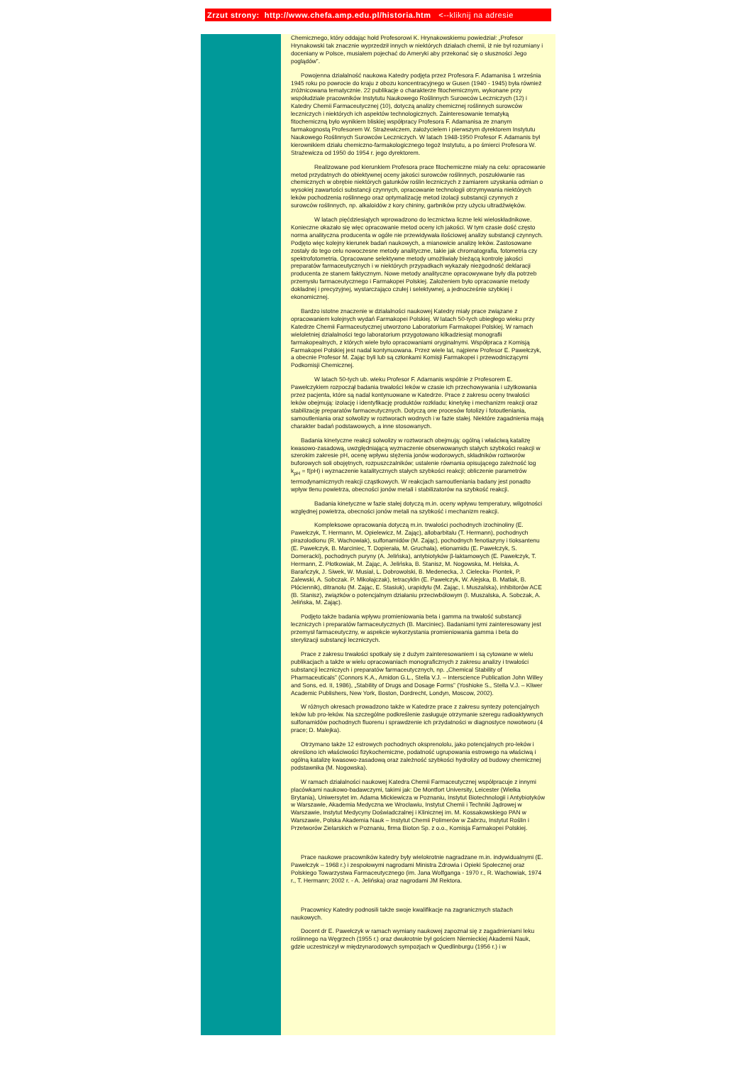Zrzut strony: http://www.chefa.amp.edu.pl/historia.htm <--kliknij na adresie
Chemicznego, który oddając hołd Profesorowi K. Hrynakowskiemu powiedział: „Profesor Hrynakowski tak znacznie wyprzedził innych w niektórych działach chemii, iż nie był rozumiany i doceniany w Polsce, musiałem pojechać do Ameryki aby przekonać się o słuszności Jego poglądów”.
Powojenna działalność naukowa Katedry podjęta przez Profesora F. Adamanisa 1 września 1945 roku po powrocie do kraju z obozu koncentracyjnego w Gusen (1940 - 1945) była również zróżnicowana tematycznie. 22 publikacje o charakterze fitochemicznym, wykonane przy współudziale pracowników Instytutu Naukowego Roślinnych Surowców Leczniczych (12) i Katedry Chemii Farmaceutycznej (10), dotyczą analizy chemicznej roślinnych surowców leczniczych i niektórych ich aspektów technologicznych. Zainteresowanie tematyką fitochemiczną było wynikiem bliskiej współpracy Profesora F. Adamanisa ze znanym farmakognostą Profesorem W. Strażewiczem, założycielem i pierwszym dyrektorem Instytutu Naukowego Roślinnych Surowców Leczniczych. W latach 1948-1950 Profesor F. Adamanis był kierownikiem działu chemiczno-farmakologicznego tegoż Instytutu, a po śmierci Profesora W. Strażewicza od 1950 do 1954 r. jego dyrektorem.
Realizowane pod kierunkiem Profesora prace fitochemiczne miały na celu: opracowanie metod przydatnych do obiektywnej oceny jakości surowców roślinnych, poszukiwanie ras chemicznych w obrębie niektórych gatunków roślin leczniczych z zamiarem uzyskania odmian o wysokiej zawartości substancji czynnych, opracowanie technologii otrzymywania niektórych leków pochodzenia roślinnego oraz optymalizację metod izolacji substancji czynnych z surowców roślinnych, np. alkaloidów z kory chininy, garbników przy użyciu ultradźwięków.
W latach pięćdziesiątych wprowadzono do lecznictwa liczne leki wieloskładnikowe. Konieczne okazało się więc opracowanie metod oceny ich jakości. W tym czasie dość często norma analityczna producenta w ogóle nie przewidywała ilościowej analizy substancji czynnych. Podjęto więc kolejny kierunek badań naukowych, a mianowicie analizę leków. Zastosowane zostały do tego celu nowoczesne metody analityczne, takie jak chromatografia, fotometria czy spektrofotometria. Opracowane selektywne metody umożliwiały bieżącą kontrolę jakości preparatów farmaceutycznych i w niektórych przypadkach wykazały niezgodność deklaracji producenta ze stanem faktycznym. Nowe metody analityczne opracowywane były dla potrzeb przemysłu farmaceutycznego i Farmakopei Polskiej. Założeniem było opracowanie metody dokładnej i precyzyjnej, wystarczająco czułej i selektywnej, a jednocześnie szybkiej i ekonomicznej.
Bardzo istotne znaczenie w działalności naukowej Katedry miały prace związane z opracowaniem kolejnych wydań Farmakopei Polskiej. W latach 50-tych ubiegłego wieku przy Katedrze Chemii Farmaceutycznej utworzono Laboratorium Farmakopei Polskiej. W ramach wieloletniej działalności tego laboratorium przygotowano kilkadziesiąt monografii farmakopealnych, z których wiele było opracowaniami oryginalnymi. Współpraca z Komisją Farmakopei Polskiej jest nadal kontynuowana. Przez wiele lat, najpierw Profesor E. Pawełczyk, a obecnie Profesor M. Zając byli lub są członkami Komisji Farmakopei i przewodniczącymi Podkomisji Chemicznej.
W latach 50-tych ub. wieku Profesor F. Adamanis wspólnie z Profesorem E. Pawełczykiem rozpoczął badania trwałości leków w czasie ich przechowywania i użytkowania przez pacjenta, które są nadal kontynuowane w Katedrze. Prace z zakresu oceny trwałości leków obejmują: izolację i identyfikację produktów rozkładu; kinetykę i mechanizm reakcji oraz stabilizację preparatów farmaceutycznych. Dotyczą one procesów fotolizy i fotoutleniania, samoutleniania oraz solwolizy w roztworach wodnych i w fazie stałej. Niektóre zagadnienia mają charakter badań podstawowych, a inne stosowanych.
Badania kinetyczne reakcji solwolizy w roztworach obejmują: ogólną i właściwą katalizę kwasowo-zasadową, uwzględniającą wyznaczenie obserwowanych stałych szybkości reakcji w szerokim zakresie pH, ocenę wpływu stężenia jonów wodorowych, składników roztworów buforowych soli obojętnych, rozpuszczalników; ustalenie równania opisującego zależność log k<sub>pH</sub> = f(pH) i wyznaczenie katalitycznych stałych szybkości reakcji; obliczenie parametrów termodynamicznych reakcji cząstkowych. W reakcjach samoutleniania badany jest ponadto wpływ tlenu powietrza, obecności jonów metali i stabilizatorów na szybkość reakcji.
Badania kinetyczne w fazie stałej dotyczą m.in. oceny wpływu temperatury, wilgotności względnej powietrza, obecności jonów metali na szybkość i mechanizm reakcji.
Kompleksowe opracowania dotyczą m.in. trwałości pochodnych izochinoliny (E. Pawełczyk, T. Hermann, M. Opielewicz, M. Zając), allobarbitalu (T. Hermann), pochodnych pirazolodionu (R. Wachowiak), sulfonamidów (M. Zając), pochodnych fenotiazyny i tioksantenu (E. Pawełczyk, B. Marciniec, T. Dopierała, M. Gruchała), etionamidu (E. Pawełczyk, S. Domeracki), pochodnych puryny (A. Jelińska), antybiotyków β-laktamowych (E. Pawełczyk, T. Hermann, Z. Płotkowiak, M. Zając, A. Jelińska, B. Stanisz, M. Nogowska, M. Helska, A. Barańczyk, J. Siwek, W. Musiał, L. Dobrowolski, B. Medenecka, J. Cielecka- Piontek, P. Zalewski, A. Sobczak. P. Mikołajczak), tetracyklin (E. Pawełczyk, W. Alejska, B. Matlak, B. Płóciennik), ditranolu (M. Zając, E. Stasiuk), urapidylu (M. Zając, I. Muszalska), inhibitorów ACE (B. Stanisz), związków o potencjalnym działaniu przeciwbólowym (I. Muszalska, A. Sobczak, A. Jelińska, M. Zając).
Podjęto także badania wpływu promieniowania beta i gamma na trwałość substancji leczniczych i preparatów farmaceutycznych (B. Marciniec). Badaniami tymi zainteresowany jest przemysł farmaceutyczny, w aspekcie wykorzystania promieniowania gamma i beta do sterylizacji substancji leczniczych.
Prace z zakresu trwałości spotkały się z dużym zainteresowaniem i są cytowane w wielu publikacjach a także w wielu opracowaniach monograficznych z zakresu analizy i trwałości substancji leczniczych i preparatów farmaceutycznych, np. „Chemical Stability of Pharmaceuticals” (Connors K.A., Amidon G.L., Stella V.J. – Interscience Publication John Willey and Sons, ed. II, 1986), „Stability of Drugs and Dosage Forms” (Yoshioke S., Stella V.J. – Kliwer Academic Publishers, New York, Boston, Dordrecht, Londyn, Moscow, 2002).
W różnych okresach prowadzono także w Katedrze prace z zakresu syntezy potencjalnych leków lub pro-leków. Na szczególne podkreślenie zasługuje otrzymanie szeregu radioaktywnych sulfonamidów pochodnych fluorenu i sprawdzenie ich przydatności w diagnostyce nowotworu (4 prace; D. Malejka).
Otrzymano także 12 estrowych pochodnych oksprenololu, jako potencjalnych pro-leków i określono ich właściwości fizykochemiczne, podatność ugrupowania estrowego na właściwą i ogólną katalizę kwasowo-zasadową oraz zależność szybkości hydrolizy od budowy chemicznej podstawnika (M. Nogowska).
W ramach działalności naukowej Katedra Chemii Farmaceutycznej współpracuje z innymi placówkami naukowo-badawczymi, takimi jak: De Montfort University, Leicester (Wielka Brytania), Uniwersytet im. Adama Mickiewicza w Poznaniu, Instytut Biotechnologii i Antybiotyków w Warszawie, Akademia Medyczna we Wrocławiu, Instytut Chemii i Techniki Jądrowej w Warszawie, Instytut Medycyny Doświadczalnej i Klinicznej im. M. Kossakowskiego PAN w Warszawie, Polska Akademia Nauk – Instytut Chemii Polimerów w Zabrzu, Instytut Roślin i Przetworów Zielarskich w Poznaniu, firma Bioton Sp. z o.o., Komisja Farmakopei Polskiej.
Prace naukowe pracowników katedry były wielokrotnie nagradzane m.in. indywidualnymi (E. Pawełczyk – 1968 r.) i zespołowymi nagrodami Ministra Zdrowia i Opieki Społecznej oraz Polskiego Towarzystwa Farmaceutycznego (im. Jana Wolfganga - 1970 r., R. Wachowiak, 1974 r., T. Hermann; 2002 r. - A. Jelińska) oraz nagrodami JM Rektora.
Pracownicy Katedry podnosili także swoje kwalifikacje na zagranicznych stażach naukowych.
Docent dr E. Pawełczyk w ramach wymiany naukowej zapoznał się z zagadnieniami leku roślinnego na Węgrzech (1955 r.) oraz dwukrotnie był gościem Niemieckiej Akademii Nauk, gdzie uczestniczył w międzynarodowych sympozjach w Quedlinburgu (1956 r.) i w